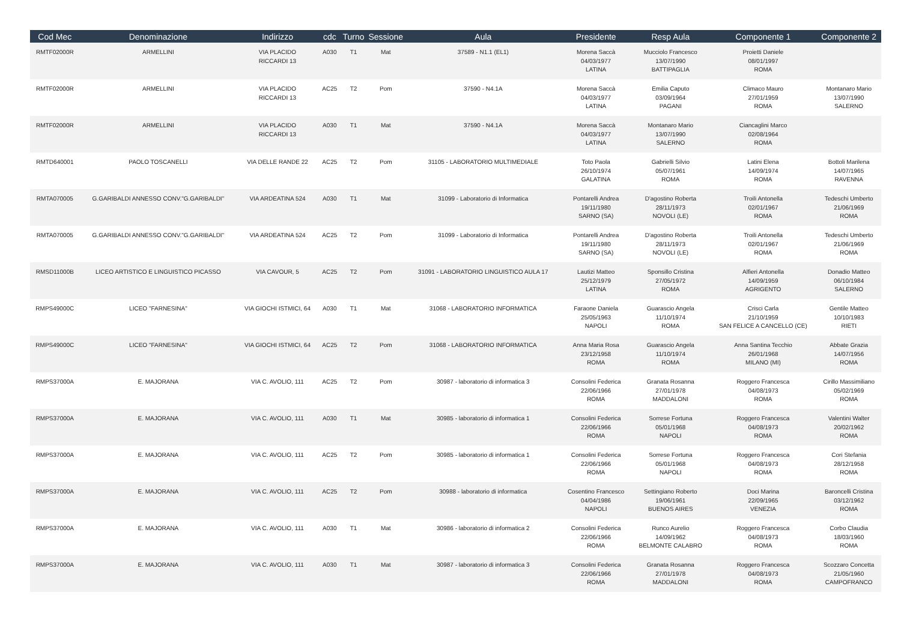| Cod Mec | Denominazione | Indirizzo | cdc | Turno | Sessione | Aula | Presidente | Resp Aula | Componente 1 | Componente 2 |
| --- | --- | --- | --- | --- | --- | --- | --- | --- | --- | --- |
| RMTF02000R | ARMELLINI | VIA PLACIDO RICCARDI 13 | A030 | T1 | Mat | 37589 - N1.1 (EL1) | Morena Saccà 04/03/1977 LATINA | Mucciolo Francesco 13/07/1990 BATTIPAGLIA | Proietti Daniele 08/01/1997 ROMA | |
| RMTF02000R | ARMELLINI | VIA PLACIDO RICCARDI 13 | AC25 | T2 | Pom | 37590 - N4.1A | Morena Saccà 04/03/1977 LATINA | Emilia Caputo 03/09/1964 PAGANI | Climaco Mauro 27/01/1959 ROMA | Montanaro Mario 13/07/1990 SALERNO |
| RMTF02000R | ARMELLINI | VIA PLACIDO RICCARDI 13 | A030 | T1 | Mat | 37590 - N4.1A | Morena Saccà 04/03/1977 LATINA | Montanaro Mario 13/07/1990 SALERNO | Ciancaglini Marco 02/08/1964 ROMA | |
| RMTD640001 | PAOLO TOSCANELLI | VIA DELLE RANDE 22 | AC25 | T2 | Pom | 31105 - LABORATORIO MULTIMEDIALE | Toto Paola 26/10/1974 GALATINA | Gabrielli Silvio 05/07/1961 ROMA | Latini Elena 14/09/1974 ROMA | Bottoli Marilena 14/07/1965 RAVENNA |
| RMTA070005 | G.GARIBALDI ANNESSO CONV."G.GARIBALDI" | VIA ARDEATINA 524 | A030 | T1 | Mat | 31099 - Laboratorio di Informatica | Pontarelli Andrea 19/11/1980 SARNO (SA) | D'agostino Roberta 28/11/1973 NOVOLI (LE) | Troili Antonella 02/01/1967 ROMA | Tedeschi Umberto 21/06/1969 ROMA |
| RMTA070005 | G.GARIBALDI ANNESSO CONV."G.GARIBALDI" | VIA ARDEATINA 524 | AC25 | T2 | Pom | 31099 - Laboratorio di Informatica | Pontarelli Andrea 19/11/1980 SARNO (SA) | D'agostino Roberta 28/11/1973 NOVOLI (LE) | Troili Antonella 02/01/1967 ROMA | Tedeschi Umberto 21/06/1969 ROMA |
| RMSD11000B | LICEO ARTISTICO E LINGUISTICO PICASSO | VIA CAVOUR, 5 | AC25 | T2 | Pom | 31091 - LABORATORIO LINGUISTICO AULA 17 | Lautizi Matteo 25/12/1979 LATINA | Sponsillo Cristina 27/05/1972 ROMA | Alfieri Antonella 14/09/1959 AGRIGENTO | Donadio Matteo 06/10/1984 SALERNO |
| RMPS49000C | LICEO "FARNESINA" | VIA GIOCHI ISTMICI, 64 | A030 | T1 | Mat | 31068 - LABORATORIO INFORMATICA | Faraone Daniela 25/05/1963 NAPOLI | Guarascio Angela 11/10/1974 ROMA | Crisci Carla 21/10/1959 SAN FELICE A CANCELLO (CE) | Gentile Matteo 10/10/1983 RIETI |
| RMPS49000C | LICEO "FARNESINA" | VIA GIOCHI ISTMICI, 64 | AC25 | T2 | Pom | 31068 - LABORATORIO INFORMATICA | Anna Maria Rosa 23/12/1958 ROMA | Guarascio Angela 11/10/1974 ROMA | Anna Santina Tecchio 26/01/1968 MILANO (MI) | Abbate Grazia 14/07/1956 ROMA |
| RMPS37000A | E. MAJORANA | VIA C. AVOLIO, 111 | AC25 | T2 | Pom | 30987 - laboratorio di informatica 3 | Consolini Federica 22/06/1966 ROMA | Granata Rosanna 27/01/1978 MADDALONI | Roggero Francesca 04/08/1973 ROMA | Cirillo Massimiliano 05/02/1969 ROMA |
| RMPS37000A | E. MAJORANA | VIA C. AVOLIO, 111 | A030 | T1 | Mat | 30985 - laboratorio di informatica 1 | Consolini Federica 22/06/1966 ROMA | Sorrese Fortuna 05/01/1968 NAPOLI | Roggero Francesca 04/08/1973 ROMA | Valentini Walter 20/02/1962 ROMA |
| RMPS37000A | E. MAJORANA | VIA C. AVOLIO, 111 | AC25 | T2 | Pom | 30985 - laboratorio di informatica 1 | Consolini Federica 22/06/1966 ROMA | Sorrese Fortuna 05/01/1968 NAPOLI | Roggero Francesca 04/08/1973 ROMA | Cori Stefania 28/12/1958 ROMA |
| RMPS37000A | E. MAJORANA | VIA C. AVOLIO, 111 | AC25 | T2 | Pom | 30988 - laboratorio di informatica | Cosentino Francesco 04/04/1986 NAPOLI | Settingiano Roberto 19/06/1961 BUENOS AIRES | Doci Marina 22/09/1965 VENEZIA | Baroncelli Cristina 03/12/1962 ROMA |
| RMPS37000A | E. MAJORANA | VIA C. AVOLIO, 111 | A030 | T1 | Mat | 30986 - laboratorio di informatica 2 | Consolini Federica 22/06/1966 ROMA | Runco Aurelio 14/09/1962 BELMONTE CALABRO | Roggero Francesca 04/08/1973 ROMA | Corbo Claudia 18/03/1960 ROMA |
| RMPS37000A | E. MAJORANA | VIA C. AVOLIO, 111 | A030 | T1 | Mat | 30987 - laboratorio di informatica 3 | Consolini Federica 22/06/1966 ROMA | Granata Rosanna 27/01/1978 MADDALONI | Roggero Francesca 04/08/1973 ROMA | Scozzaro Concetta 21/05/1960 CAMPOFRANCO |